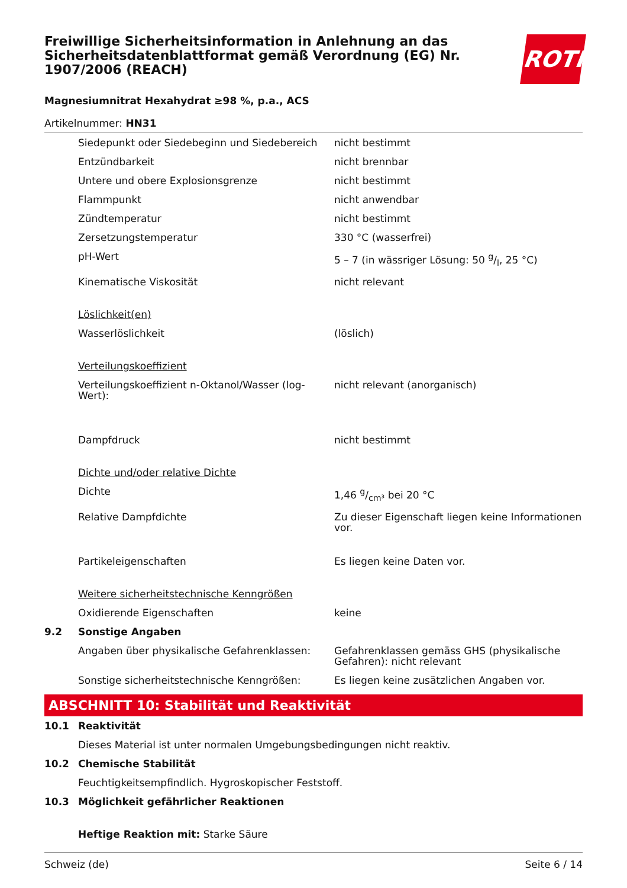Freiwillige Sicherheitsinformation in Anlehnung an das Sicherheitsdatenblattformat gemäß Verordnung (EG) Nr. 1907/2006 (REACH)
ROTH
Magnesiumnitrat Hexahydrat ≥98 %, p.a., ACS
Artikelnummer: HN31
| | Siedepunkt oder Siedebeginn und Siedebereich | nicht bestimmt |
| | Entzündbarkeit | nicht brennbar |
| | Untere und obere Explosionsgrenze | nicht bestimmt |
| | Flammpunkt | nicht anwendbar |
| | Zündtemperatur | nicht bestimmt |
| | Zersetzungstemperatur | 330 °C (wasserfrei) |
| | pH-Wert | 5 – 7 (in wässriger Lösung: 50 g/l, 25 °C) |
| | Kinematische Viskosität | nicht relevant |
| | Löslichkeit(en) | |
| | Wasserlöslichkeit | (löslich) |
| | Verteilungskoeffizient | |
| | Verteilungskoeffizient n-Oktanol/Wasser (log-Wert): | nicht relevant (anorganisch) |
| | Dampfdruck | nicht bestimmt |
| | Dichte und/oder relative Dichte | |
| | Dichte | 1,46 g/cm³ bei 20 °C |
| | Relative Dampfdichte | Zu dieser Eigenschaft liegen keine Informationen vor. |
| | Partikeleigenschaften | Es liegen keine Daten vor. |
| | Weitere sicherheitstechnische Kenngrößen | |
| | Oxidierende Eigenschaften | keine |
| 9.2 | Sonstige Angaben | |
| | Angaben über physikalische Gefahrenklassen: | Gefahrenklassen gemäss GHS (physikalische Gefahren): nicht relevant |
| | Sonstige sicherheitstechnische Kenngrößen: | Es liegen keine zusätzlichen Angaben vor. |
ABSCHNITT 10: Stabilität und Reaktivität
| 10.1 | Reaktivität |
| | Dieses Material ist unter normalen Umgebungsbedingungen nicht reaktiv. |
| 10.2 | Chemische Stabilität |
| | Feuchtigkeitsempfindlich. Hygroskopischer Feststoff. |
| 10.3 | Möglichkeit gefährlicher Reaktionen |
| | Heftige Reaktion mit: Starke Säure |
Schweiz (de) Seite 6 / 14